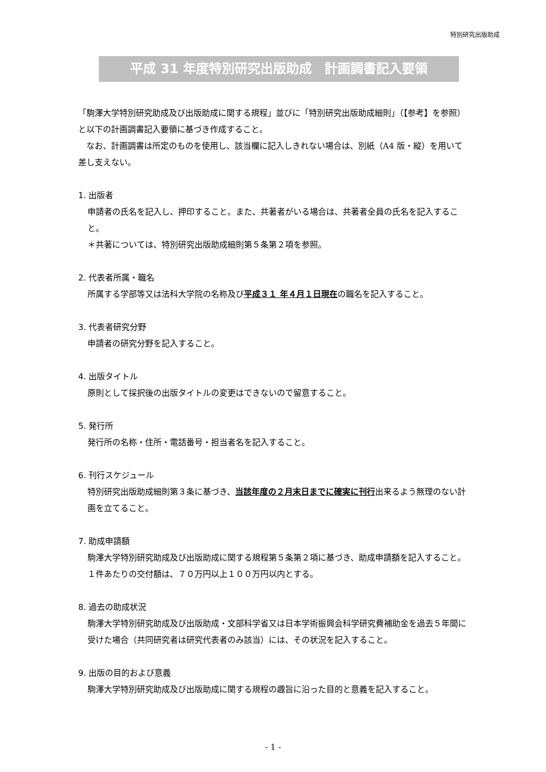特別研究出版助成
平成 31 年度特別研究出版助成　計画調書記入要領
「駒澤大学特別研究助成及び出版助成に関する規程」並びに「特別研究出版助成細則」（【参考】を参照）と以下の計画調書記入要領に基づき作成すること。
　なお、計画調書は所定のものを使用し、該当欄に記入しきれない場合は、別紙（A4 版・縦）を用いて差し支えない。
1. 出版者
申請者の氏名を記入し、押印すること。また、共著者がいる場合は、共著者全員の氏名を記入すること。
＊共著については、特別研究出版助成細則第５条第２項を参照。
2. 代表者所属・職名
所属する学部等又は法科大学院の名称及び平成３１ 年４月１日現在の職名を記入すること。
3. 代表者研究分野
申請者の研究分野を記入すること。
4. 出版タイトル
原則として採択後の出版タイトルの変更はできないので留意すること。
5. 発行所
発行所の名称・住所・電話番号・担当者名を記入すること。
6. 刊行スケジュール
特別研究出版助成細則第３条に基づき、当該年度の２月末日までに確実に刊行出来るよう無理のない計画を立てること。
7. 助成申請額
駒澤大学特別研究助成及び出版助成に関する規程第５条第２項に基づき、助成申請額を記入すること。１件あたりの交付額は、７０万円以上１００万円以内とする。
8. 過去の助成状況
駒澤大学特別研究助成及び出版助成・文部科学省又は日本学術振興会科学研究費補助金を過去５年間に受けた場合（共同研究者は研究代表者のみ該当）には、その状況を記入すること。
9. 出版の目的および意義
駒澤大学特別研究助成及び出版助成に関する規程の趣旨に沿った目的と意義を記入すること。
- 1 -